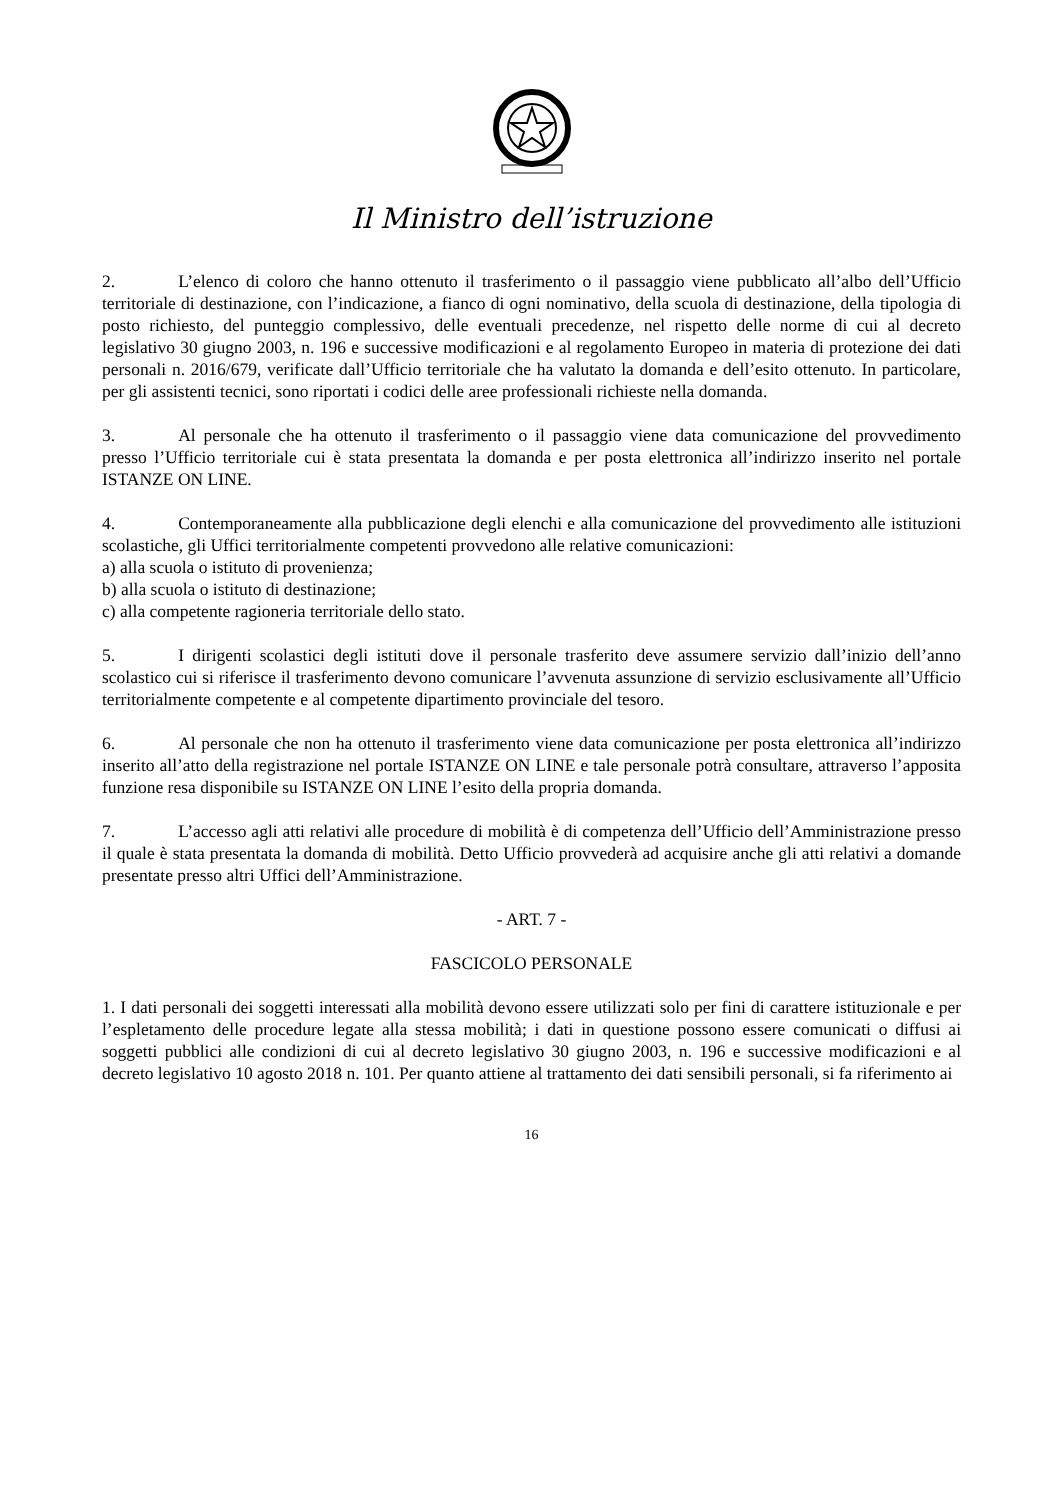Il Ministro dell’istruzione
2. L’elenco di coloro che hanno ottenuto il trasferimento o il passaggio viene pubblicato all’albo dell’Ufficio territoriale di destinazione, con l’indicazione, a fianco di ogni nominativo, della scuola di destinazione, della tipologia di posto richiesto, del punteggio complessivo, delle eventuali precedenze, nel rispetto delle norme di cui al decreto legislativo 30 giugno 2003, n. 196 e successive modificazioni e al regolamento Europeo in materia di protezione dei dati personali n. 2016/679, verificate dall’Ufficio territoriale che ha valutato la domanda e dell’esito ottenuto. In particolare, per gli assistenti tecnici, sono riportati i codici delle aree professionali richieste nella domanda.
3. Al personale che ha ottenuto il trasferimento o il passaggio viene data comunicazione del provvedimento presso l’Ufficio territoriale cui è stata presentata la domanda e per posta elettronica all’indirizzo inserito nel portale ISTANZE ON LINE.
4. Contemporaneamente alla pubblicazione degli elenchi e alla comunicazione del provvedimento alle istituzioni scolastiche, gli Uffici territorialmente competenti provvedono alle relative comunicazioni:
a) alla scuola o istituto di provenienza;
b) alla scuola o istituto di destinazione;
c) alla competente ragioneria territoriale dello stato.
5. I dirigenti scolastici degli istituti dove il personale trasferito deve assumere servizio dall’inizio dell’anno scolastico cui si riferisce il trasferimento devono comunicare l’avvenuta assunzione di servizio esclusivamente all’Ufficio territorialmente competente e al competente dipartimento provinciale del tesoro.
6. Al personale che non ha ottenuto il trasferimento viene data comunicazione per posta elettronica all’indirizzo inserito all’atto della registrazione nel portale ISTANZE ON LINE e tale personale potrà consultare, attraverso l’apposita funzione resa disponibile su ISTANZE ON LINE l’esito della propria domanda.
7. L’accesso agli atti relativi alle procedure di mobilità è di competenza dell’Ufficio dell’Amministrazione presso il quale è stata presentata la domanda di mobilità. Detto Ufficio provvederà ad acquisire anche gli atti relativi a domande presentate presso altri Uffici dell’Amministrazione.
- ART. 7 -
FASCICOLO PERSONALE
1. I dati personali dei soggetti interessati alla mobilità devono essere utilizzati solo per fini di carattere istituzionale e per l’espletamento delle procedure legate alla stessa mobilità; i dati in questione possono essere comunicati o diffusi ai soggetti pubblici alle condizioni di cui al decreto legislativo 30 giugno 2003, n. 196 e successive modificazioni e al decreto legislativo 10 agosto 2018 n. 101. Per quanto attiene al trattamento dei dati sensibili personali, si fa riferimento ai
16